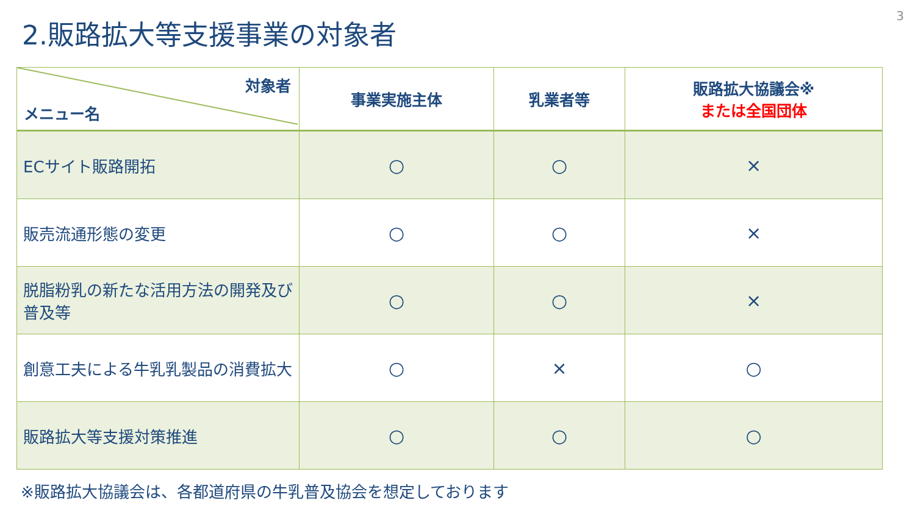3
2.販路拡大等支援事業の対象者
| 対象者 メニュー名 | 事業実施主体 | 乳業者等 | 販路拡大協議会※ または全国団体 |
| --- | --- | --- | --- |
| ECサイト販路開拓 | ○ | ○ | × |
| 販売流通形態の変更 | ○ | ○ | × |
| 脱脂粉乳の新たな活用方法の開発及び普及等 | ○ | ○ | × |
| 創意工夫による牛乳乳製品の消費拡大 | ○ | × | ○ |
| 販路拡大等支援対策推進 | ○ | ○ | ○ |
※販路拡大協議会は、各都道府県の牛乳普及協会を想定しております